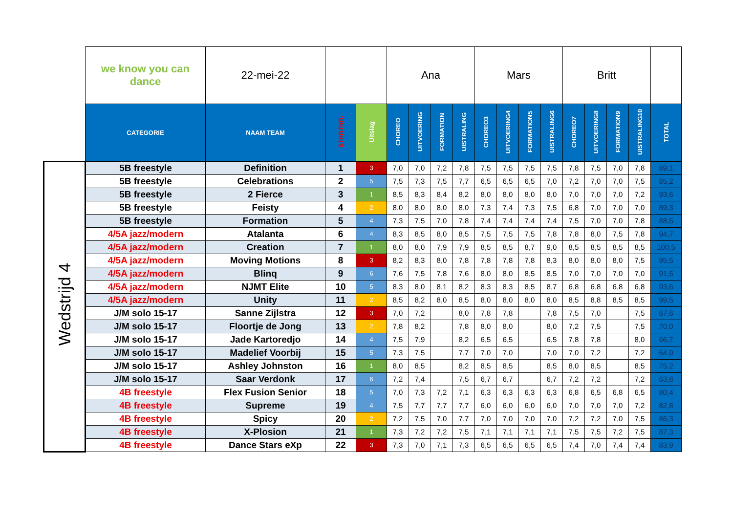| | we know you can dance | 22-mei-22 | | | Ana | | | | Mars | | | | Britt | | | | |
| | CATEGORIE | NAAM TEAM | STARTNR. | Uitslag | CHOREO | UITVOERING | FORMATION | UISTRALING | CHOREO3 | UITVOERING4 | FORMATION5 | UISTRALING6 | CHOREO7 | UITVOERING8 | FORMATION9 | UISTRALING10 | TOTAL |
| Wedstrijd 4 | 5B freestyle | Definition | 1 | 3 | 7,0 | 7,0 | 7,2 | 7,8 | 7,5 | 7,5 | 7,5 | 7,5 | 7,8 | 7,5 | 7,0 | 7,8 | 89,1 |
| | 5B freestyle | Celebrations | 2 | 5 | 7,5 | 7,3 | 7,5 | 7,7 | 6,5 | 6,5 | 6,5 | 7,0 | 7,2 | 7,0 | 7,0 | 7,5 | 85,2 |
| | 5B freestyle | 2 Fierce | 3 | 1 | 8,5 | 8,3 | 8,4 | 8,2 | 8,0 | 8,0 | 8,0 | 8,0 | 7,0 | 7,0 | 7,0 | 7,2 | 93,6 |
| | 5B freestyle | Feisty | 4 | 2 | 8,0 | 8,0 | 8,0 | 8,0 | 7,3 | 7,4 | 7,3 | 7,5 | 6,8 | 7,0 | 7,0 | 7,0 | 89,3 |
| | 5B freestyle | Formation | 5 | 4 | 7,3 | 7,5 | 7,0 | 7,8 | 7,4 | 7,4 | 7,4 | 7,4 | 7,5 | 7,0 | 7,0 | 7,8 | 88,5 |
| | 4/5A jazz/modern | Atalanta | 6 | 4 | 8,3 | 8,5 | 8,0 | 8,5 | 7,5 | 7,5 | 7,5 | 7,8 | 7,8 | 8,0 | 7,5 | 7,8 | 94,7 |
| | 4/5A jazz/modern | Creation | 7 | 1 | 8,0 | 8,0 | 7,9 | 7,9 | 8,5 | 8,5 | 8,7 | 9,0 | 8,5 | 8,5 | 8,5 | 8,5 | 100,5 |
| | 4/5A jazz/modern | Moving Motions | 8 | 3 | 8,2 | 8,3 | 8,0 | 7,8 | 7,8 | 7,8 | 7,8 | 8,3 | 8,0 | 8,0 | 8,0 | 7,5 | 95,5 |
| | 4/5A jazz/modern | Blinq | 9 | 6 | 7,6 | 7,5 | 7,8 | 7,6 | 8,0 | 8,0 | 8,5 | 8,5 | 7,0 | 7,0 | 7,0 | 7,0 | 91,5 |
| | 4/5A jazz/modern | NJMT Elite | 10 | 5 | 8,3 | 8,0 | 8,1 | 8,2 | 8,3 | 8,3 | 8,5 | 8,7 | 6,8 | 6,8 | 6,8 | 6,8 | 93,6 |
| | 4/5A jazz/modern | Unity | 11 | 2 | 8,5 | 8,2 | 8,0 | 8,5 | 8,0 | 8,0 | 8,0 | 8,0 | 8,5 | 8,8 | 8,5 | 8,5 | 99,5 |
| | J/M solo 15-17 | Sanne Zijlstra | 12 | 3 | 7,0 | 7,2 | | 8,0 | 7,8 | 7,8 | | 7,8 | 7,5 | 7,0 | | 7,5 | 67,6 |
| | J/M solo 15-17 | Floortje de Jong | 13 | 2 | 7,8 | 8,2 | | 7,8 | 8,0 | 8,0 | | 8,0 | 7,2 | 7,5 | | 7,5 | 70,0 |
| | J/M solo 15-17 | Jade Kartoredjo | 14 | 4 | 7,5 | 7,9 | | 8,2 | 6,5 | 6,5 | | 6,5 | 7,8 | 7,8 | | 8,0 | 66,7 |
| | J/M solo 15-17 | Madelief Voorbij | 15 | 5 | 7,3 | 7,5 | | 7,7 | 7,0 | 7,0 | | 7,0 | 7,0 | 7,2 | | 7,2 | 64,9 |
| | J/M solo 15-17 | Ashley Johnston | 16 | 1 | 8,0 | 8,5 | | 8,2 | 8,5 | 8,5 | | 8,5 | 8,0 | 8,5 | | 8,5 | 75,2 |
| | J/M solo 15-17 | Saar Verdonk | 17 | 6 | 7,2 | 7,4 | | 7,5 | 6,7 | 6,7 | | 6,7 | 7,2 | 7,2 | | 7,2 | 63,8 |
| | 4B freestyle | Flex Fusion Senior | 18 | 5 | 7,0 | 7,3 | 7,2 | 7,1 | 6,3 | 6,3 | 6,3 | 6,3 | 6,8 | 6,5 | 6,8 | 6,5 | 80,4 |
| | 4B freestyle | Supreme | 19 | 4 | 7,5 | 7,7 | 7,7 | 7,7 | 6,0 | 6,0 | 6,0 | 6,0 | 7,0 | 7,0 | 7,0 | 7,2 | 82,8 |
| | 4B freestyle | Spicy | 20 | 2 | 7,2 | 7,5 | 7,0 | 7,7 | 7,0 | 7,0 | 7,0 | 7,0 | 7,2 | 7,2 | 7,0 | 7,5 | 86,3 |
| | 4B freestyle | X-Plosion | 21 | 1 | 7,3 | 7,2 | 7,2 | 7,5 | 7,1 | 7,1 | 7,1 | 7,1 | 7,5 | 7,5 | 7,2 | 7,5 | 87,3 |
| | 4B freestyle | Dance Stars eXp | 22 | 3 | 7,3 | 7,0 | 7,1 | 7,3 | 6,5 | 6,5 | 6,5 | 6,5 | 7,4 | 7,0 | 7,4 | 7,4 | 83,9 |